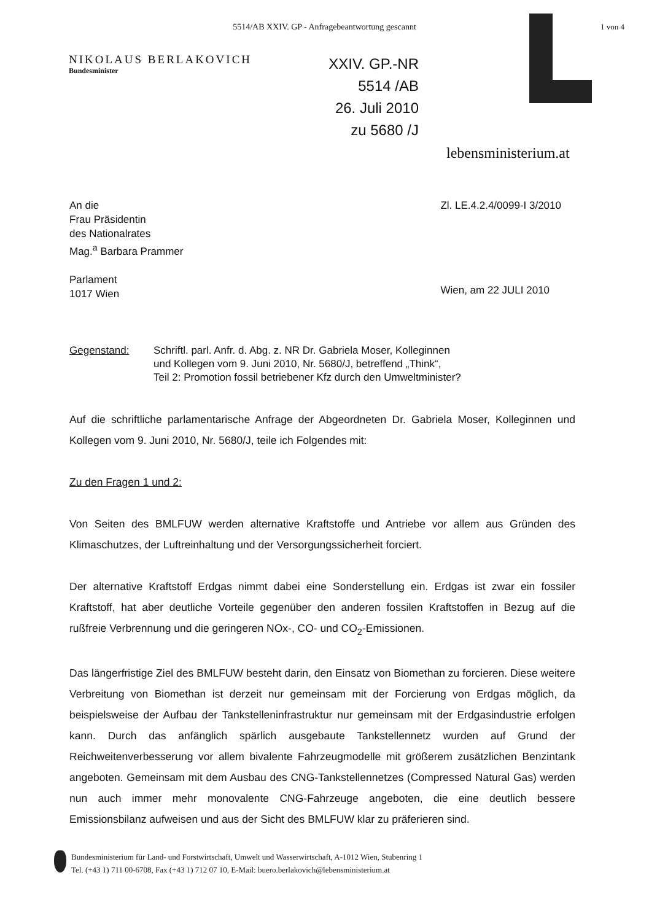5514/AB XXIV. GP - Anfragebeantwortung gescannt
1 von 4
NIKOLAUS BERLAKOVICH
Bundesminister
XXIV. GP.-NR
5514 /AB
26. Juli 2010
zu 5680 /J
lebensministerium.at
An die
Frau Präsidentin
des Nationalrates
Mag.<sup>a</sup> Barbara Prammer
Parlament
1017 Wien
Zl. LE.4.2.4/0099-I 3/2010
Wien, am 22 JULI 2010
Gegenstand: Schriftl. parl. Anfr. d. Abg. z. NR Dr. Gabriela Moser, Kolleginnen
und Kollegen vom 9. Juni 2010, Nr. 5680/J, betreffend „Think“,
Teil 2: Promotion fossil betriebener Kfz durch den Umweltminister?
Auf die schriftliche parlamentarische Anfrage der Abgeordneten Dr. Gabriela Moser, Kolleginnen und Kollegen vom 9. Juni 2010, Nr. 5680/J, teile ich Folgendes mit:
Zu den Fragen 1 und 2:
Von Seiten des BMLFUW werden alternative Kraftstoffe und Antriebe vor allem aus Gründen des Klimaschutzes, der Luftreinhaltung und der Versorgungssicherheit forciert.
Der alternative Kraftstoff Erdgas nimmt dabei eine Sonderstellung ein. Erdgas ist zwar ein fossiler Kraftstoff, hat aber deutliche Vorteile gegenüber den anderen fossilen Kraftstoffen in Bezug auf die rußfreie Verbrennung und die geringeren NOx-, CO- und CO<sub>2</sub>-Emissionen.
Das längerfristige Ziel des BMLFUW besteht darin, den Einsatz von Biomethan zu forcieren. Diese weitere Verbreitung von Biomethan ist derzeit nur gemeinsam mit der Forcierung von Erdgas möglich, da beispielsweise der Aufbau der Tankstelleninfrastruktur nur gemeinsam mit der Erdgasindustrie erfolgen kann. Durch das anfänglich spärlich ausgebaute Tankstellennetz wurden auf Grund der Reichweitenverbesserung vor allem bivalente Fahrzeugmodelle mit größerem zusätzlichen Benzintank angeboten. Gemeinsam mit dem Ausbau des CNG-Tankstellennetzes (Compressed Natural Gas) werden nun auch immer mehr monovalente CNG-Fahrzeuge angeboten, die eine deutlich bessere Emissionsbilanz aufweisen und aus der Sicht des BMLFUW klar zu präferieren sind.
Bundesministerium für Land- und Forstwirtschaft, Umwelt und Wasserwirtschaft, A-1012 Wien, Stubenring 1
Tel. (+43 1) 711 00-6708, Fax (+43 1) 712 07 10, E-Mail: buero.berlakovich@lebensministerium.at